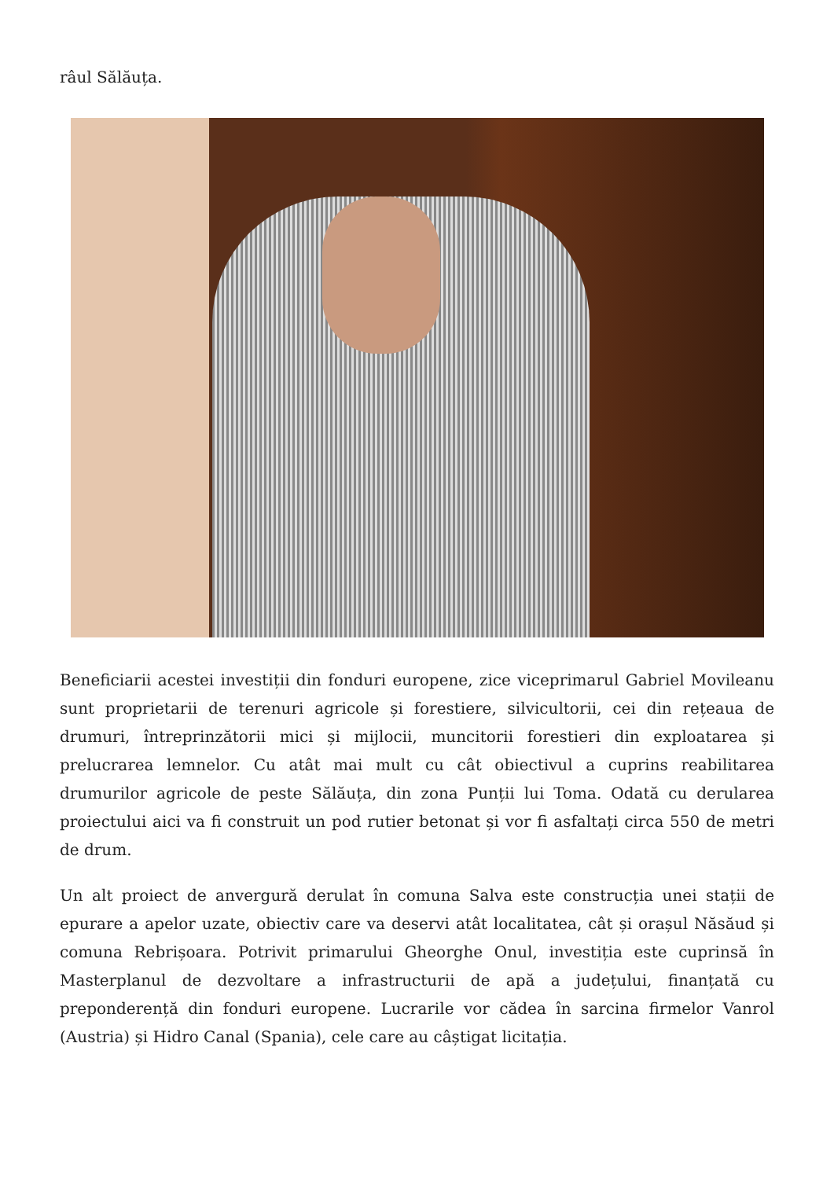râul Sălăuța.
Beneficiarii acestei investiții din fonduri europene, zice viceprimarul Gabriel Movileanu sunt proprietarii de terenuri agricole și forestiere, silvicultorii, cei din rețeaua de drumuri, întreprinzătorii mici și mijlocii, muncitorii forestieri din exploatarea și prelucrarea lemnelor. Cu atât mai mult cu cât obiectivul a cuprins reabilitarea drumurilor agricole de peste Sălăuța, din zona Punții lui Toma. Odată cu derularea proiectului aici va fi construit un pod rutier betonat și vor fi asfaltați circa 550 de metri de drum.
Un alt proiect de anvergură derulat în comuna Salva este construcția unei stații de epurare a apelor uzate, obiectiv care va deservi atât localitatea, cât și orașul Năsăud și comuna Rebrișoara. Potrivit primarului Gheorghe Onul, investiția este cuprinsă în Masterplanul de dezvoltare a infrastructurii de apă a județului, finanțată cu preponderență din fonduri europene. Lucrarile vor cădea în sarcina firmelor Vanrol (Austria) și Hidro Canal (Spania), cele care au câștigat licitația.